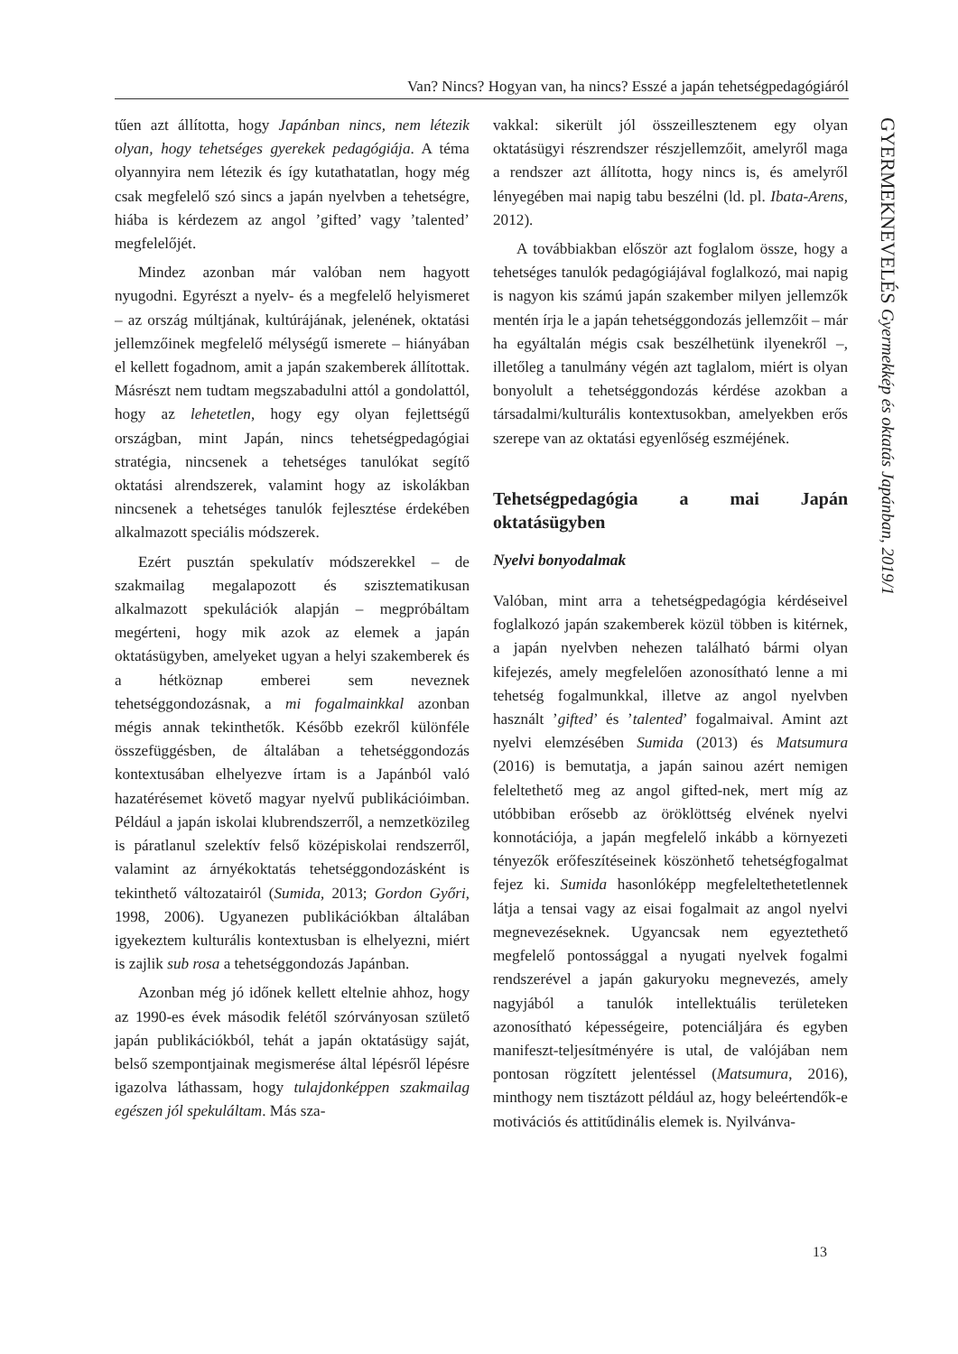Van? Nincs? Hogyan van, ha nincs? Esszé a japán tehetségpedagógiáról
tűen azt állította, hogy Japánban nincs, nem létezik olyan, hogy tehetséges gyerekek pedagógiája. A téma olyannyira nem létezik és így kutathatatlan, hogy még csak megfelelő szó sincs a japán nyelvben a tehetségre, hiába is kérdezem az angol ’gifted’ vagy ’talented’ megfelelőjét.
Mindez azonban már valóban nem hagyott nyugodni. Egyrészt a nyelv- és a megfelelő helyismeret – az ország múltjának, kultúrájának, jelenének, oktatási jellemzőinek megfelelő mélységű ismerete – hiányában el kellett fogadnom, amit a japán szakemberek állítottak. Másrészt nem tudtam megszabadulni attól a gondolattól, hogy az lehetetlen, hogy egy olyan fejlettségű országban, mint Japán, nincs tehetségpedagógiai stratégia, nincsenek a tehetséges tanulókat segítő oktatási alrendszerek, valamint hogy az iskolákban nincsenek a tehetséges tanulók fejlesztése érdekében alkalmazott speciális módszerek.
Ezért pusztán spekulatív módszerekkel – de szakmailag megalapozott és szisztematikusan alkalmazott spekulációk alapján – megpróbáltam megérteni, hogy mik azok az elemek a japán oktatásügyben, amelyeket ugyan a helyi szakemberek és a hétköznap emberei sem neveznek tehetséggondozásnak, a mi fogalmainkkal azonban mégis annak tekinthetők. Később ezekről különféle összefüggésben, de általában a tehetséggondozás kontextusában elhelyezve írtam is a Japánból való hazatérésemet követő magyar nyelvű publikációimban. Például a japán iskolai klubrendszerről, a nemzetközileg is páratlanul szelektív felső középiskolai rendszerről, valamint az árnyékoktatás tehetséggondozásként is tekinthető változatairól (Sumida, 2013; Gordon Győri, 1998, 2006). Ugyanezen publikációkban általában igyekeztem kulturális kontextusban is elhelyezni, miért is zajlik sub rosa a tehetséggondozás Japánban.
Azonban még jó időnek kellett eltelnie ahhoz, hogy az 1990-es évek második felétől szórványosan születő japán publikációkból, tehát a japán oktatásügy saját, belső szempontjainak megismerése által lépésről lépésre igazolva láthassam, hogy tulajdonképpen szakmailag egészen jól spekuláltam. Más sza-
vakkal: sikerült jól összeillesztenem egy olyan oktatásügyi részrendszer részjellemzőit, amelyről maga a rendszer azt állította, hogy nincs is, és amelyről lényegében mai napig tabu beszélni (ld. pl. Ibata-Arens, 2012).
A továbbiakban először azt foglalom össze, hogy a tehetséges tanulók pedagógiájával foglalkozó, mai napig is nagyon kis számú japán szakember milyen jellemzők mentén írja le a japán tehetséggondozás jellemzőit – már ha egyáltalán mégis csak beszélhetünk ilyenekről –, illetőleg a tanulmány végén azt taglalom, miért is olyan bonyolult a tehetséggondozás kérdése azokban a társadalmi/kulturális kontextusokban, amelyekben erős szerepe van az oktatási egyenlőség eszméjének.
Tehetségpedagógia a mai Japán oktatásügyben
Nyelvi bonyodalmak
Valóban, mint arra a tehetségpedagógia kérdéseivel foglalkozó japán szakemberek közül többen is kitérnek, a japán nyelvben nehezen található bármi olyan kifejezés, amely megfelelően azonosítható lenne a mi tehetség fogalmunkkal, illetve az angol nyelvben használt ’gifted’ és ’talented’ fogalmaival. Amint azt nyelvi elemzésében Sumida (2013) és Matsumura (2016) is bemutatja, a japán sainou azért nemigen feleltethető meg az angol gifted-nek, mert míg az utóbbiban erősebb az öröklöttség elvének nyelvi konnotációja, a japán megfelelő inkább a környezeti tényezők erőfeszítéseinek köszönhető tehetségfogalmat fejez ki. Sumida hasonlóképp megfeleltethetetlennek látja a tensai vagy az eisai fogalmait az angol nyelvi megnevezéseknek. Ugyancsak nem egyeztethető megfelelő pontossággal a nyugati nyelvek fogalmi rendszerével a japán gakuryoku megnevezés, amely nagyjából a tanulók intellektuális területeken azonosítható képességeire, potenciáljára és egyben manifeszt-teljesítményére is utal, de valójában nem pontosan rögzített jelentéssel (Matsumura, 2016), minthogy nem tisztázott például az, hogy beleértendők-e motivációs és attitűdinális elemek is. Nyilvánva-
GYERMEKNEVELÉS Gyermekkép és oktatás Japánban, 2019/1
13